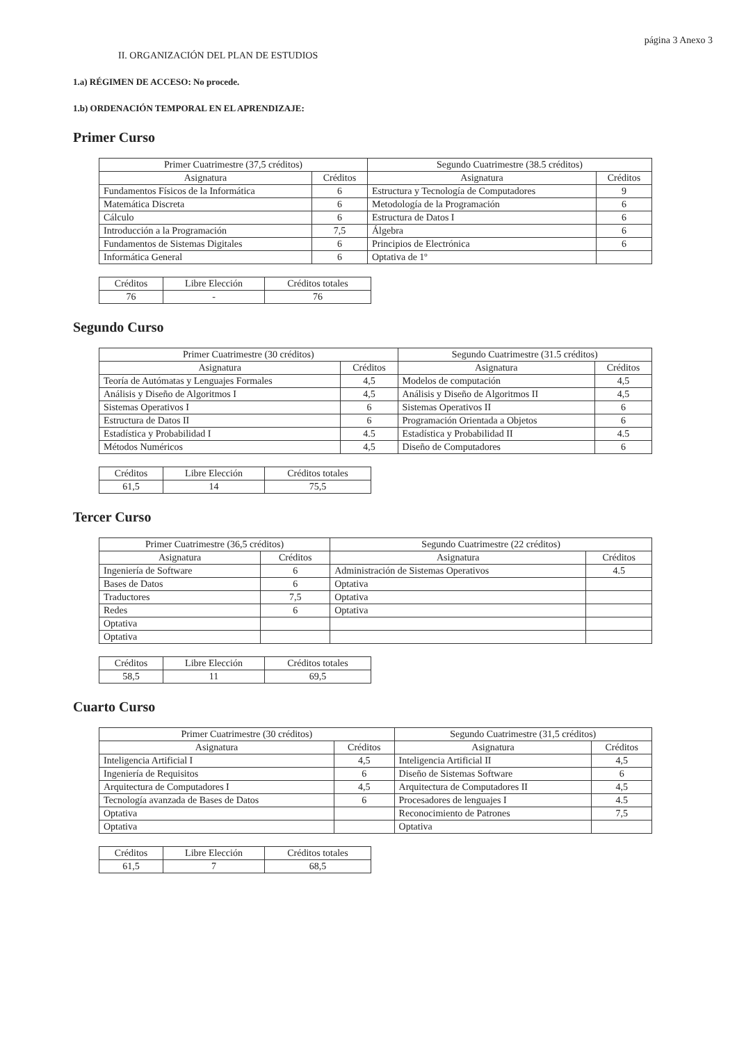página 3 Anexo 3
II. ORGANIZACIÓN DEL PLAN DE ESTUDIOS
1.a) RÉGIMEN DE ACCESO: No procede.
1.b) ORDENACIÓN TEMPORAL EN EL APRENDIZAJE:
Primer Curso
| Primer Cuatrimestre (37,5 créditos) | | Segundo Cuatrimestre (38.5 créditos) | |
| --- | --- | --- | --- |
| Asignatura | Créditos | Asignatura | Créditos |
| Fundamentos Físicos de la Informática | 6 | Estructura y Tecnología de Computadores | 9 |
| Matemática Discreta | 6 | Metodología de la Programación | 6 |
| Cálculo | 6 | Estructura de Datos I | 6 |
| Introducción a la Programación | 7,5 | Álgebra | 6 |
| Fundamentos de Sistemas Digitales | 6 | Principios de Electrónica | 6 |
| Informática General | 6 | Optativa de 1º | |
| Créditos | Libre Elección | Créditos totales |
| 76 | - | 76 |
Segundo Curso
| Primer Cuatrimestre (30 créditos) | | Segundo Cuatrimestre (31.5 créditos) | |
| --- | --- | --- | --- |
| Asignatura | Créditos | Asignatura | Créditos |
| Teoría de Autómatas y Lenguajes Formales | 4,5 | Modelos de computación | 4,5 |
| Análisis y Diseño de Algoritmos I | 4,5 | Análisis y Diseño de Algoritmos II | 4,5 |
| Sistemas Operativos I | 6 | Sistemas Operativos II | 6 |
| Estructura de Datos II | 6 | Programación Orientada a Objetos | 6 |
| Estadística y Probabilidad I | 4.5 | Estadística y Probabilidad II | 4.5 |
| Métodos Numéricos | 4,5 | Diseño de Computadores | 6 |
| Créditos | Libre Elección | Créditos totales |
| 61,5 | 14 | 75,5 |
Tercer Curso
| Primer Cuatrimestre (36,5 créditos) | | Segundo Cuatrimestre (22 créditos) | |
| --- | --- | --- | --- |
| Asignatura | Créditos | Asignatura | Créditos |
| Ingeniería de Software | 6 | Administración de Sistemas Operativos | 4.5 |
| Bases de Datos | 6 | Optativa | |
| Traductores | 7,5 | Optativa | |
| Redes | 6 | Optativa | |
| Optativa | | | |
| Optativa | | | |
| Créditos | Libre Elección | Créditos totales |
| 58,5 | 11 | 69,5 |
Cuarto Curso
| Primer Cuatrimestre (30 créditos) | | Segundo Cuatrimestre (31,5 créditos) | |
| --- | --- | --- | --- |
| Asignatura | Créditos | Asignatura | Créditos |
| Inteligencia Artificial I | 4,5 | Inteligencia Artificial II | 4,5 |
| Ingeniería de Requisitos | 6 | Diseño de Sistemas Software | 6 |
| Arquitectura de Computadores I | 4,5 | Arquitectura de Computadores II | 4,5 |
| Tecnología avanzada de Bases de Datos | 6 | Procesadores de lenguajes I | 4.5 |
| Optativa | | Reconocimiento de Patrones | 7,5 |
| Optativa | | Optativa | |
| Créditos | Libre Elección | Créditos totales |
| 61,5 | 7 | 68,5 |